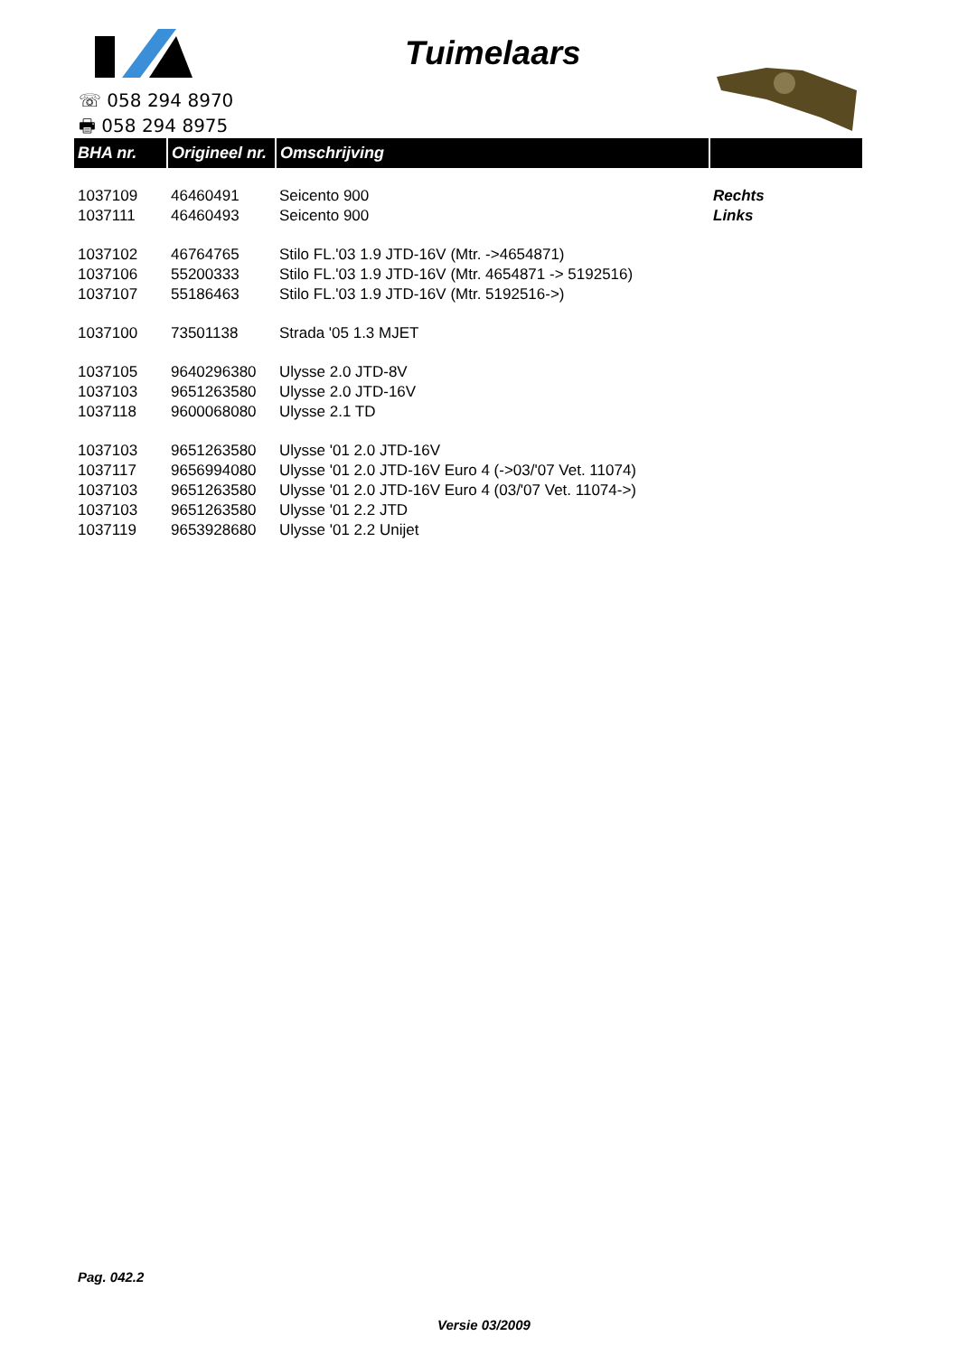Tuimelaars
☏ 058 294 8970
🖶 058 294 8975
| BHA nr. | Origineel nr. | Omschrijving | |
| --- | --- | --- | --- |
| 1037109 | 46460491 | Seicento 900 | Rechts |
| 1037111 | 46460493 | Seicento 900 | Links |
| 1037102 | 46764765 | Stilo FL.'03 1.9 JTD-16V (Mtr. ->4654871) | |
| 1037106 | 55200333 | Stilo FL.'03 1.9 JTD-16V (Mtr. 4654871 -> 5192516) | |
| 1037107 | 55186463 | Stilo FL.'03 1.9 JTD-16V (Mtr. 5192516->) | |
| 1037100 | 73501138 | Strada '05 1.3 MJET | |
| 1037105 | 9640296380 | Ulysse 2.0 JTD-8V | |
| 1037103 | 9651263580 | Ulysse 2.0 JTD-16V | |
| 1037118 | 9600068080 | Ulysse 2.1 TD | |
| 1037103 | 9651263580 | Ulysse '01 2.0 JTD-16V | |
| 1037117 | 9656994080 | Ulysse '01 2.0 JTD-16V Euro 4 (->03/'07 Vet. 11074) | |
| 1037103 | 9651263580 | Ulysse '01 2.0 JTD-16V Euro 4 (03/'07 Vet. 11074->) | |
| 1037103 | 9651263580 | Ulysse '01 2.2 JTD | |
| 1037119 | 9653928680 | Ulysse '01 2.2 Unijet | |
Pag. 042.2
Versie 03/2009